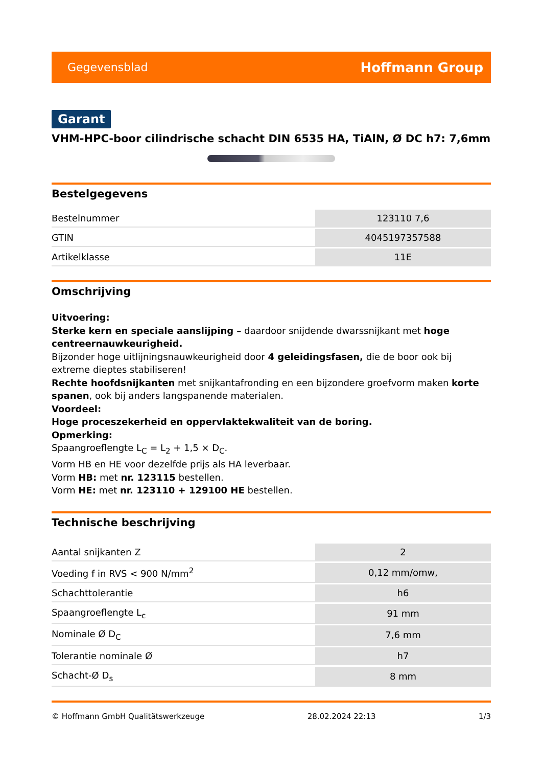Gegevensblad Hoffmann Group
Garant
VHM-HPC-boor cilindrische schacht DIN 6535 HA, TiAlN, Ø DC h7: 7,6mm
Bestelgegevens
| Bestelnummer | 123110 7,6 |
| GTIN | 4045197357588 |
| Artikelklasse | 11E |
Omschrijving
Uitvoering:
Sterke kern en speciale aanslijping – daardoor snijdende dwarssnijkant met hoge centreernauwkeurigheid.
Bijzonder hoge uitlijningsnauwkeurigheid door 4 geleidingsfasen, die de boor ook bij extreme dieptes stabiliseren!
Rechte hoofdsnijkanten met snijkantafronding en een bijzondere groefvorm maken korte spanen, ook bij anders langspanende materialen.
Voordeel:
Hoge proceszekerheid en oppervlaktekwaliteit van de boring.
Opmerking:
Spaangroeflengte L<sub>C</sub> = L<sub>2</sub> + 1,5 × D<sub>C</sub>.
Vorm HB en HE voor dezelfde prijs als HA leverbaar.
Vorm HB: met nr. 123115 bestellen.
Vorm HE: met nr. 123110 + 129100 HE bestellen.
Technische beschrijving
| Aantal snijkanten Z | 2 |
| Voeding f in RVS < 900 N/mm<sup>2</sup> | 0,12 mm/omw, |
| Schachttolerantie | h6 |
| Spaangroeflengte L<sub>c</sub> | 91 mm |
| Nominale Ø D<sub>C</sub> | 7,6 mm |
| Tolerantie nominale Ø | h7 |
| Schacht-Ø D<sub>s</sub> | 8 mm |
© Hoffmann GmbH Qualitätswerkzeuge 28.02.2024 22:13 1/3